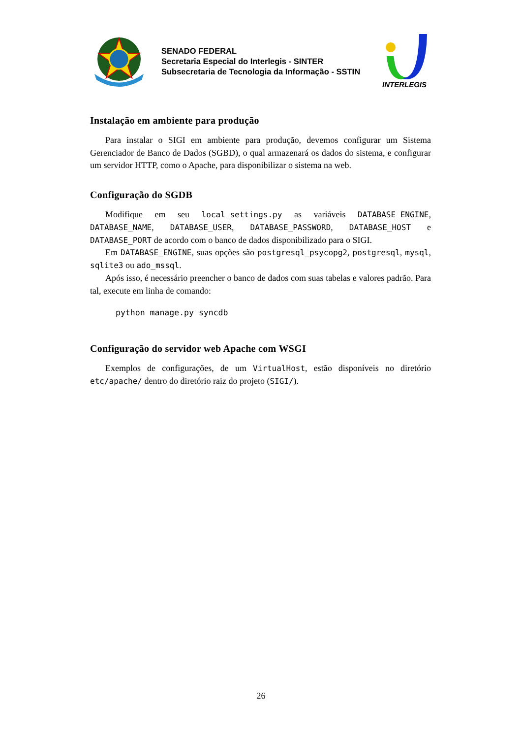SENADO FEDERAL
Secretaria Especial do Interlegis - SINTER
Subsecretaria de Tecnologia da Informação - SSTIN
INTERLEGIS
Instalação em ambiente para produção
Para instalar o SIGI em ambiente para produção, devemos configurar um Sistema Gerenciador de Banco de Dados (SGBD), o qual armazenará os dados do sistema, e configurar um servidor HTTP, como o Apache, para disponibilizar o sistema na web.
Configuração do SGDB
Modifique em seu local_settings.py as variáveis DATABASE_ENGINE, DATABASE_NAME, DATABASE_USER, DATABASE_PASSWORD, DATABASE_HOST e DATABASE_PORT de acordo com o banco de dados disponibilizado para o SIGI.
Em DATABASE_ENGINE, suas opções são postgresql_psycopg2, postgresql, mysql, sqlite3 ou ado_mssql.
Após isso, é necessário preencher o banco de dados com suas tabelas e valores padrão. Para tal, execute em linha de comando:
python manage.py syncdb
Configuração do servidor web Apache com WSGI
Exemplos de configurações, de um VirtualHost, estão disponíveis no diretório etc/apache/ dentro do diretório raiz do projeto (SIGI/).
26